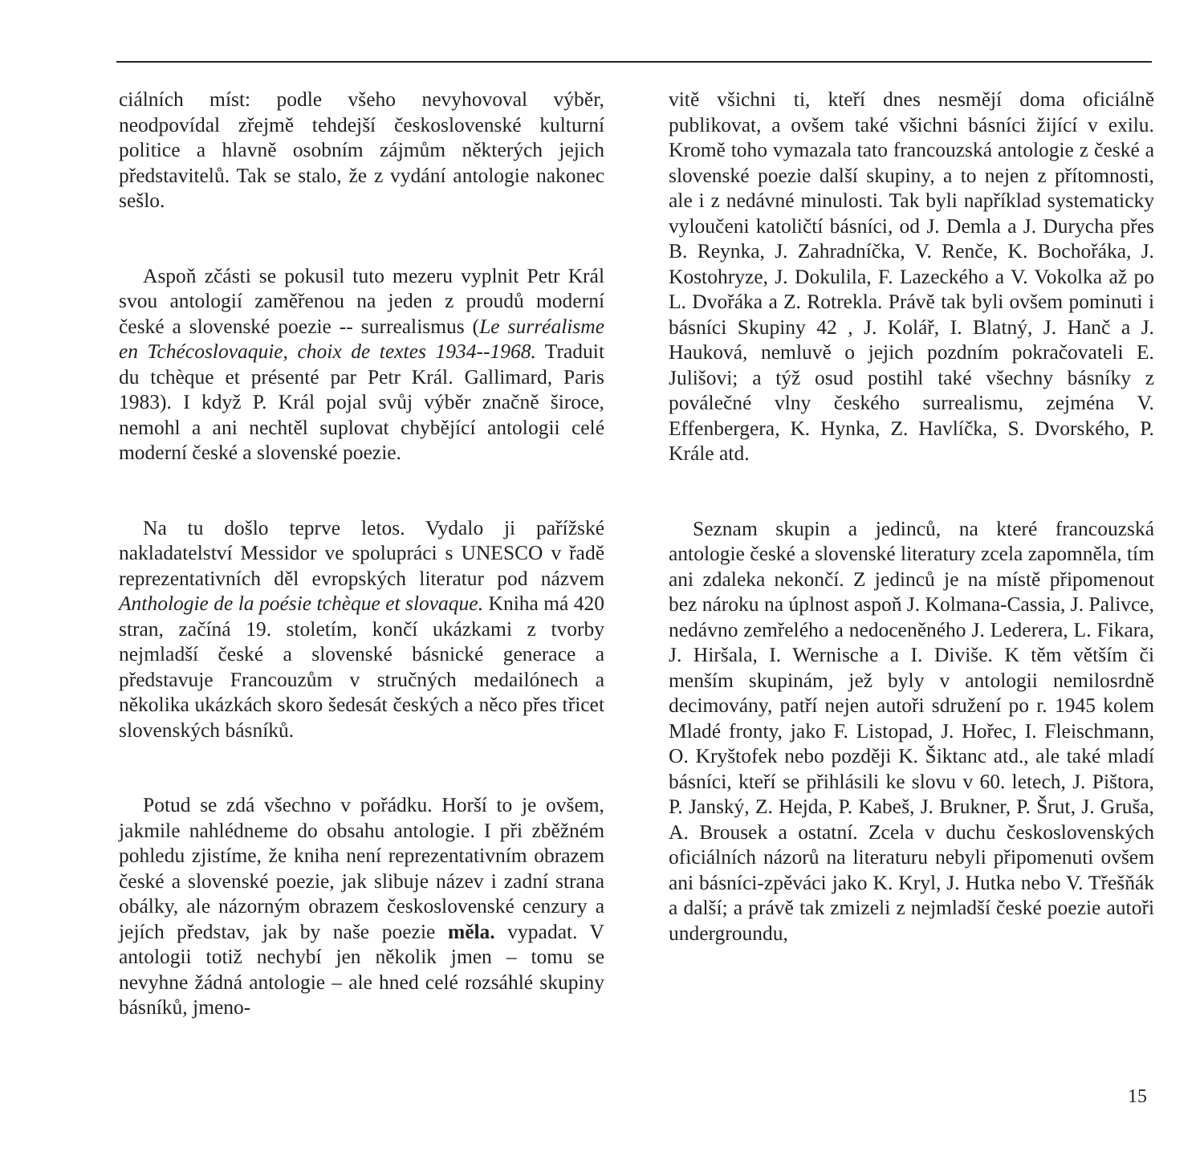ciálních míst: podle všeho nevyhovoval výběr, neodpovídal zřejmě tehdejší československé kulturní politice a hlavně osobním zájmům některých jejich představitelů. Tak se stalo, že z vydání antologie nakonec sešlo.
Aspoň zčásti se pokusil tuto mezeru vyplnit Petr Král svou antologií zaměřenou na jeden z proudů moderní české a slovenské poezie -- surrealismus (Le surréalisme en Tchécoslovaquie, choix de textes 1934--1968. Traduit du tchèque et présenté par Petr Král. Gallimard, Paris 1983). I když P. Král pojal svůj výběr značně široce, nemohl a ani nechtěl suplovat chybějící antologii celé moderní české a slovenské poezie.
Na tu došlo teprve letos. Vydalo ji pařížské nakladatelství Messidor ve spolupráci s UNESCO v řadě reprezentativních děl evropských literatur pod názvem Anthologie de la poésie tchèque et slovaque. Kniha má 420 stran, začíná 19. stoletím, končí ukázkami z tvorby nejmladší české a slovenské básnické generace a představuje Francouzům v stručných medailónech a několika ukázkách skoro šedesát českých a něco přes třicet slovenských básníků.
Potud se zdá všechno v pořádku. Horší to je ovšem, jakmile nahlédneme do obsahu antologie. I při zběžném pohledu zjistíme, že kniha není reprezentativním obrazem české a slovenské poezie, jak slibuje název i zadní strana obálky, ale názorným obrazem československé cenzury a jejích představ, jak by naše poezie měla. vypadat. V antologii totiž nechybí jen několik jmen – tomu se nevyhne žádná antologie – ale hned celé rozsáhlé skupiny básníků, jmeno-
vitě všichni ti, kteří dnes nesmějí doma oficiálně publikovat, a ovšem také všichni básníci žijící v exilu. Kromě toho vymazala tato francouzská antologie z české a slovenské poezie další skupiny, a to nejen z přítomnosti, ale i z nedávné minulosti. Tak byli například systematicky vyloučeni katoličtí básníci, od J. Demla a J. Durycha přes B. Reynka, J. Zahradníčka, V. Renče, K. Bochořáka, J. Kostohryze, J. Dokulila, F. Lazeckého a V. Vokolka až po L. Dvořáka a Z. Rotrekla. Právě tak byli ovšem pominuti i básníci Skupiny 42 , J. Kolář, I. Blatný, J. Hanč a J. Hauková, nemluvě o jejich pozdním pokračovateli E. Julišovi; a týž osud postihl také všechny básníky z poválečné vlny českého surrealismu, zejména V. Effenbergera, K. Hynka, Z. Havlíčka, S. Dvorského, P. Krále atd.
Seznam skupin a jedinců, na které francouzská antologie české a slovenské literatury zcela zapomněla, tím ani zdaleka nekončí. Z jedinců je na místě připomenout bez nároku na úplnost aspoň J. Kolmana-Cassia, J. Palivce, nedávno zemřelého a nedoceněného J. Lederera, L. Fikara, J. Hiršala, I. Wernische a I. Diviše. K těm větším či menším skupinám, jež byly v antologii nemilosrdně decimovány, patří nejen autoři sdružení po r. 1945 kolem Mladé fronty, jako F. Listopad, J. Hořec, I. Fleischmann, O. Kryštofek nebo později K. Šiktanc atd., ale také mladí básníci, kteří se přihlásili ke slovu v 60. letech, J. Pištora, P. Janský, Z. Hejda, P. Kabeš, J. Brukner, P. Šrut, J. Gruša, A. Brousek a ostatní. Zcela v duchu československých oficiálních názorů na literaturu nebyli připomenuti ovšem ani básníci-zpěváci jako K. Kryl, J. Hutka nebo V. Třešňák a další; a právě tak zmizeli z nejmladší české poezie autoři undergroundu,
15